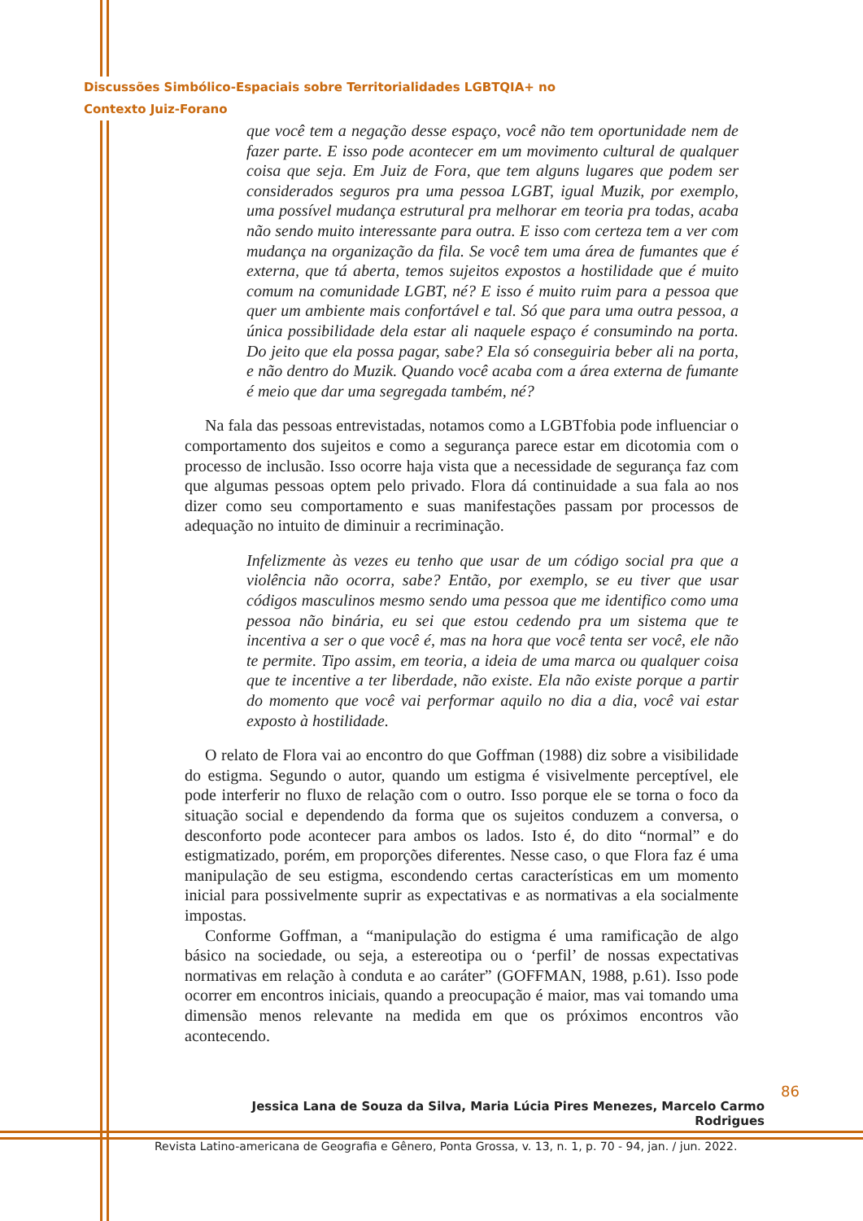Discussões Simbólico-Espaciais sobre Territorialidades LGBTQIA+ no
Contexto Juiz-Forano
que você tem a negação desse espaço, você não tem oportunidade nem de fazer parte. E isso pode acontecer em um movimento cultural de qualquer coisa que seja. Em Juiz de Fora, que tem alguns lugares que podem ser considerados seguros pra uma pessoa LGBT, igual Muzik, por exemplo, uma possível mudança estrutural pra melhorar em teoria pra todas, acaba não sendo muito interessante para outra. E isso com certeza tem a ver com mudança na organização da fila. Se você tem uma área de fumantes que é externa, que tá aberta, temos sujeitos expostos a hostilidade que é muito comum na comunidade LGBT, né? E isso é muito ruim para a pessoa que quer um ambiente mais confortável e tal. Só que para uma outra pessoa, a única possibilidade dela estar ali naquele espaço é consumindo na porta. Do jeito que ela possa pagar, sabe? Ela só conseguiria beber ali na porta, e não dentro do Muzik. Quando você acaba com a área externa de fumante é meio que dar uma segregada também, né?
Na fala das pessoas entrevistadas, notamos como a LGBTfobia pode influenciar o comportamento dos sujeitos e como a segurança parece estar em dicotomia com o processo de inclusão. Isso ocorre haja vista que a necessidade de segurança faz com que algumas pessoas optem pelo privado. Flora dá continuidade a sua fala ao nos dizer como seu comportamento e suas manifestações passam por processos de adequação no intuito de diminuir a recriminação.
Infelizmente às vezes eu tenho que usar de um código social pra que a violência não ocorra, sabe? Então, por exemplo, se eu tiver que usar códigos masculinos mesmo sendo uma pessoa que me identifico como uma pessoa não binária, eu sei que estou cedendo pra um sistema que te incentiva a ser o que você é, mas na hora que você tenta ser você, ele não te permite. Tipo assim, em teoria, a ideia de uma marca ou qualquer coisa que te incentive a ter liberdade, não existe. Ela não existe porque a partir do momento que você vai performar aquilo no dia a dia, você vai estar exposto à hostilidade.
O relato de Flora vai ao encontro do que Goffman (1988) diz sobre a visibilidade do estigma. Segundo o autor, quando um estigma é visivelmente perceptível, ele pode interferir no fluxo de relação com o outro. Isso porque ele se torna o foco da situação social e dependendo da forma que os sujeitos conduzem a conversa, o desconforto pode acontecer para ambos os lados. Isto é, do dito “normal” e do estigmatizado, porém, em proporções diferentes. Nesse caso, o que Flora faz é uma manipulação de seu estigma, escondendo certas características em um momento inicial para possivelmente suprir as expectativas e as normativas a ela socialmente impostas.
Conforme Goffman, a “manipulação do estigma é uma ramificação de algo básico na sociedade, ou seja, a estereotipa ou o ‘perfil’ de nossas expectativas normativas em relação à conduta e ao caráter” (GOFFMAN, 1988, p.61). Isso pode ocorrer em encontros iniciais, quando a preocupação é maior, mas vai tomando uma dimensão menos relevante na medida em que os próximos encontros vão acontecendo.
86
Jessica Lana de Souza da Silva, Maria Lúcia Pires Menezes, Marcelo Carmo Rodrigues
Revista Latino-americana de Geografia e Gênero, Ponta Grossa, v. 13, n. 1, p. 70 - 94, jan. / jun. 2022.